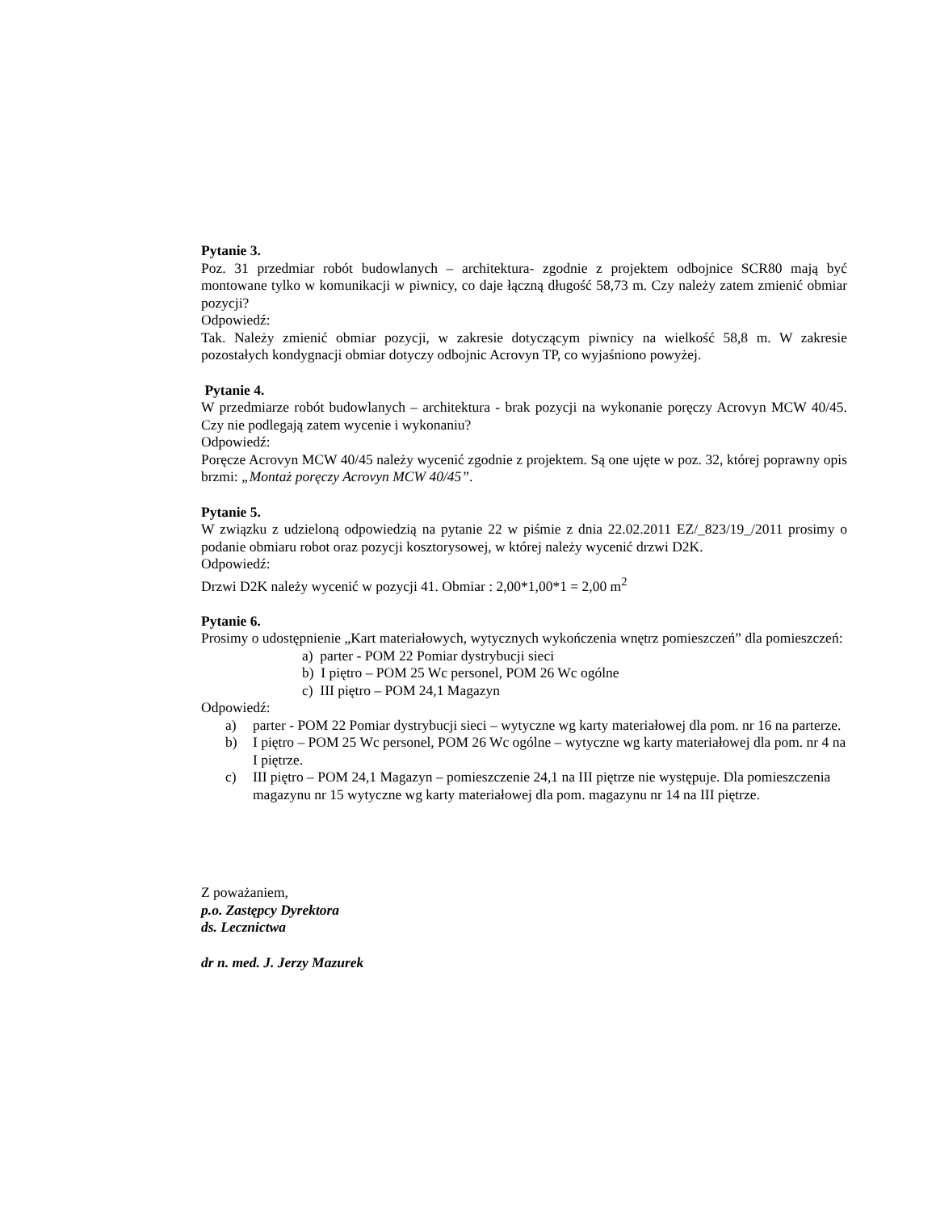Pytanie 3.
Poz. 31 przedmiar robót budowlanych – architektura- zgodnie z projektem odbojnice SCR80 mają być montowane tylko w komunikacji w piwnicy, co daje łączną długość 58,73 m. Czy należy zatem zmienić obmiar pozycji?
Odpowiedź:
Tak. Należy zmienić obmiar pozycji, w zakresie dotyczącym piwnicy na wielkość 58,8 m. W zakresie pozostałych kondygnacji obmiar dotyczy odbojnic Acrovyn TP, co wyjaśniono powyżej.
Pytanie 4.
W przedmiarze robót budowlanych – architektura - brak pozycji na wykonanie poręczy Acrovyn MCW 40/45. Czy nie podlegają zatem wycenie i wykonaniu?
Odpowiedź:
Poręcze Acrovyn MCW 40/45 należy wycenić zgodnie z projektem. Są one ujęte w poz. 32, której poprawny opis brzmi: „Montaż poręczy Acrovyn MCW 40/45”.
Pytanie 5.
W związku z udzieloną odpowiedzią na pytanie 22 w piśmie z dnia 22.02.2011 EZ/_823/19_/2011 prosimy o podanie obmiaru robot oraz pozycji kosztorysowej, w której należy wycenić drzwi D2K.
Odpowiedź:
Drzwi D2K należy wycenić w pozycji 41. Obmiar : 2,00*1,00*1 = 2,00 m<sup>2</sup>
Pytanie 6.
Prosimy o udostępnienie „Kart materiałowych, wytycznych wykończenia wnętrz pomieszczeń” dla pomieszczeń:
a) parter - POM 22 Pomiar dystrybucji sieci
b) I piętro – POM 25 Wc personel, POM 26 Wc ogólne
c) III piętro – POM 24,1 Magazyn
Odpowiedź:
a) parter - POM 22 Pomiar dystrybucji sieci – wytyczne wg karty materiałowej dla pom. nr 16 na parterze.
b) I piętro – POM 25 Wc personel, POM 26 Wc ogólne – wytyczne wg karty materiałowej dla pom. nr 4 na I piętrze.
c) III piętro – POM 24,1 Magazyn – pomieszczenie 24,1 na III piętrze nie występuje. Dla pomieszczenia magazynu nr 15 wytyczne wg karty materiałowej dla pom. magazynu nr 14 na III piętrze.
Z poważaniem,
p.o. Zastępcy Dyrektora
ds. Lecznictwa
dr n. med. J. Jerzy Mazurek